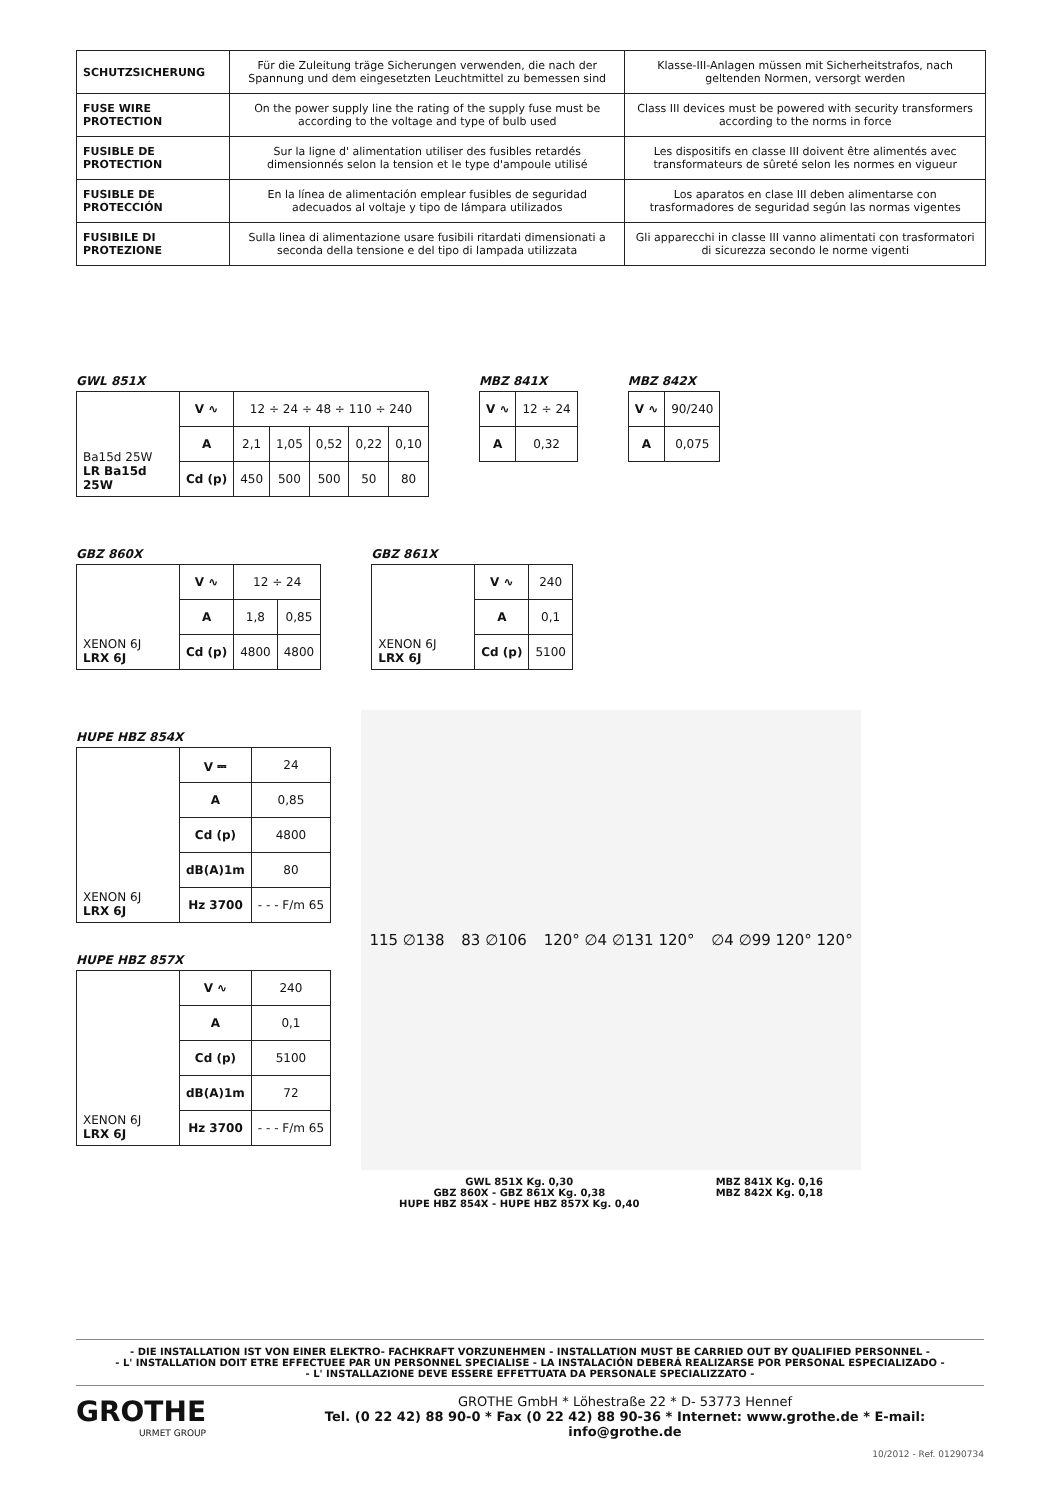| SCHUTZSICHERUNG | Für die Zuleitung träge Sicherungen verwenden, die nach der Spannung und dem eingesetzten Leuchtmittel zu bemessen sind | Klasse-III-Anlagen müssen mit Sicherheitstrafos, nach geltenden Normen, versorgt werden |
| FUSE WIRE PROTECTION | On the power supply line the rating of the supply fuse must be according to the voltage and type of bulb used | Class III devices must be powered with security transformers according to the norms in force |
| FUSIBLE DE PROTECTION | Sur la ligne d' alimentation utiliser des fusibles retardés dimensionnés selon la tension et le type d'ampoule utilisé | Les dispositifs en classe III doivent être alimentés avec transformateurs de sûreté selon les normes en vigueur |
| FUSIBLE DE PROTECCIÓN | En la línea de alimentación emplear fusibles de seguridad adecuados al voltaje y tipo de lámpara utilizados | Los aparatos en clase III deben alimentarse con trasformadores de seguridad según las normas vigentes |
| FUSIBILE DI PROTEZIONE | Sulla linea di alimentazione usare fusibili ritardati dimensionati a seconda della tensione e del tipo di lampada utilizzata | Gli apparecchi in classe III vanno alimentati con trasformatori di sicurezza secondo le norme vigenti |
GWL 851X
| Ba15d 25W LR Ba15d 25W | V ∿ | 12 ÷ 24 ÷ 48 ÷ 110 ÷ 240 | | | | |
| | A | 2,1 | 1,05 | 0,52 | 0,22 | 0,10 |
| | Cd (p) | 450 | 500 | 500 | 50 | 80 |
MBZ 841X
| V ∿ | 12 ÷ 24 |
| A | 0,32 |
MBZ 842X
| V ∿ | 90/240 |
| A | 0,075 |
GBZ 860X
| XENON 6J LRX 6J | V ∿ | 12 ÷ 24 | |
| | A | 1,8 | 0,85 |
| | Cd (p) | 4800 | 4800 |
GBZ 861X
| XENON 6J LRX 6J | V ∿ | 240 |
| | A | 0,1 |
| | Cd (p) | 5100 |
HUPE HBZ 854X
| XENON 6J LRX 6J | V ⎓ | 24 |
| | A | 0,85 |
| | Cd (p) | 4800 |
| | dB(A)1m | 80 |
| | Hz 3700 | - - - F/m 65 |
HUPE HBZ 857X
| XENON 6J LRX 6J | V ∿ | 240 |
| | A | 0,1 |
| | Cd (p) | 5100 |
| | dB(A)1m | 72 |
| | Hz 3700 | - - - F/m 65 |
115 ∅138 83 ∅106 120° ∅4 ∅131 120° ∅4 ∅99 120° 120°
GWL 851X Kg. 0,30
GBZ 860X - GBZ 861X Kg. 0,38
HUPE HBZ 854X - HUPE HBZ 857X Kg. 0,40
MBZ 841X Kg. 0,16
MBZ 842X Kg. 0,18
- DIE INSTALLATION IST VON EINER ELEKTRO- FACHKRAFT VORZUNEHMEN - INSTALLATION MUST BE CARRIED OUT BY QUALIFIED PERSONNEL -
- L' INSTALLATION DOIT ETRE EFFECTUEE PAR UN PERSONNEL SPECIALISE - LA INSTALACIÓN DEBERÁ REALIZARSE POR PERSONAL ESPECIALIZADO -
- L' INSTALLAZIONE DEVE ESSERE EFFETTUATA DA PERSONALE SPECIALIZZATO -
GROTHE
URMET GROUP
GROTHE GmbH * Löhestraße 22 * D- 53773 Hennef
Tel. (0 22 42) 88 90-0 * Fax (0 22 42) 88 90-36 * Internet: www.grothe.de * E-mail: info@grothe.de
10/2012 - Ref. 01290734